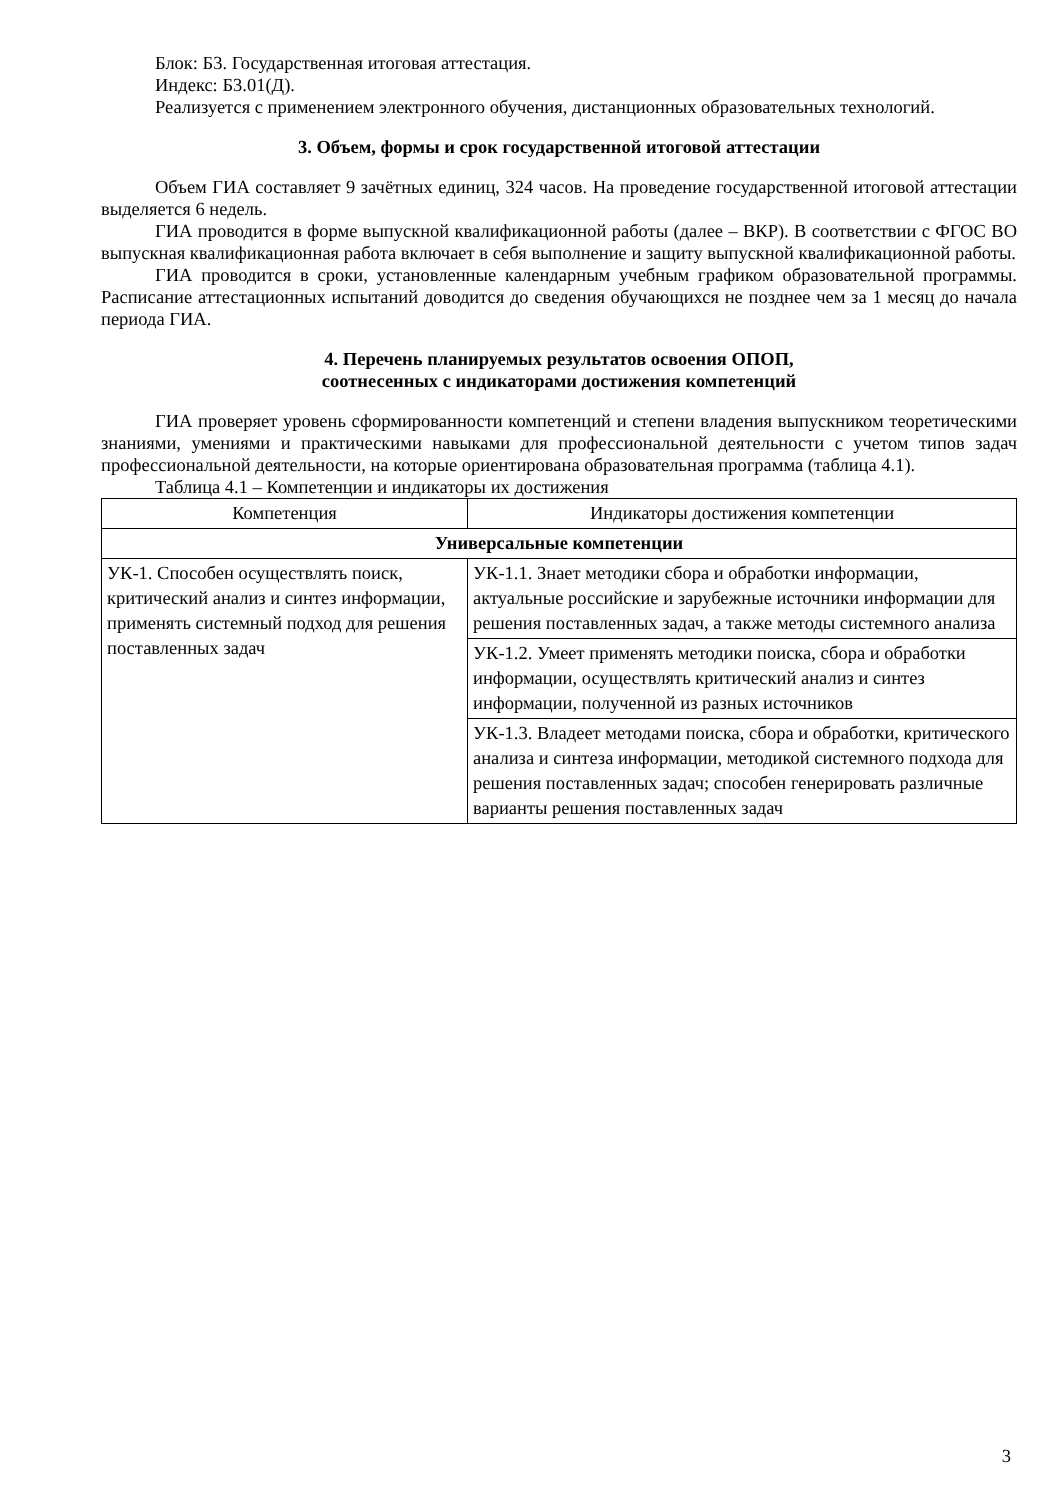Блок: Б3. Государственная итоговая аттестация.
Индекс: Б3.01(Д).
Реализуется с применением электронного обучения, дистанционных образовательных технологий.
3. Объем, формы и срок государственной итоговой аттестации
Объем ГИА составляет 9 зачётных единиц, 324 часов. На проведение государственной итоговой аттестации выделяется 6 недель.
ГИА проводится в форме выпускной квалификационной работы (далее – ВКР). В соответствии с ФГОС ВО выпускная квалификационная работа включает в себя выполнение и защиту выпускной квалификационной работы.
ГИА проводится в сроки, установленные календарным учебным графиком образовательной программы. Расписание аттестационных испытаний доводится до сведения обучающихся не позднее чем за 1 месяц до начала периода ГИА.
4. Перечень планируемых результатов освоения ОПОП,
соотнесенных с индикаторами достижения компетенций
ГИА проверяет уровень сформированности компетенций и степени владения выпускником теоретическими знаниями, умениями и практическими навыками для профессиональной деятельности с учетом типов задач профессиональной деятельности, на которые ориентирована образовательная программа (таблица 4.1).
Таблица 4.1 – Компетенции и индикаторы их достижения
| Компетенция | Индикаторы достижения компетенции |
| --- | --- |
| Универсальные компетенции | |
| УК-1. Способен осуществлять поиск, критический анализ и синтез информации, применять системный подход для решения поставленных задач | УК-1.1. Знает методики сбора и обработки информации, актуальные российские и зарубежные источники информации для решения поставленных задач, а также методы системного анализа |
| | УК-1.2. Умеет применять методики поиска, сбора и обработки информации, осуществлять критический анализ и синтез информации, полученной из разных источников |
| | УК-1.3. Владеет методами поиска, сбора и обработки, критического анализа и синтеза информации, методикой системного подхода для решения поставленных задач; способен генерировать различные варианты решения поставленных задач |
3